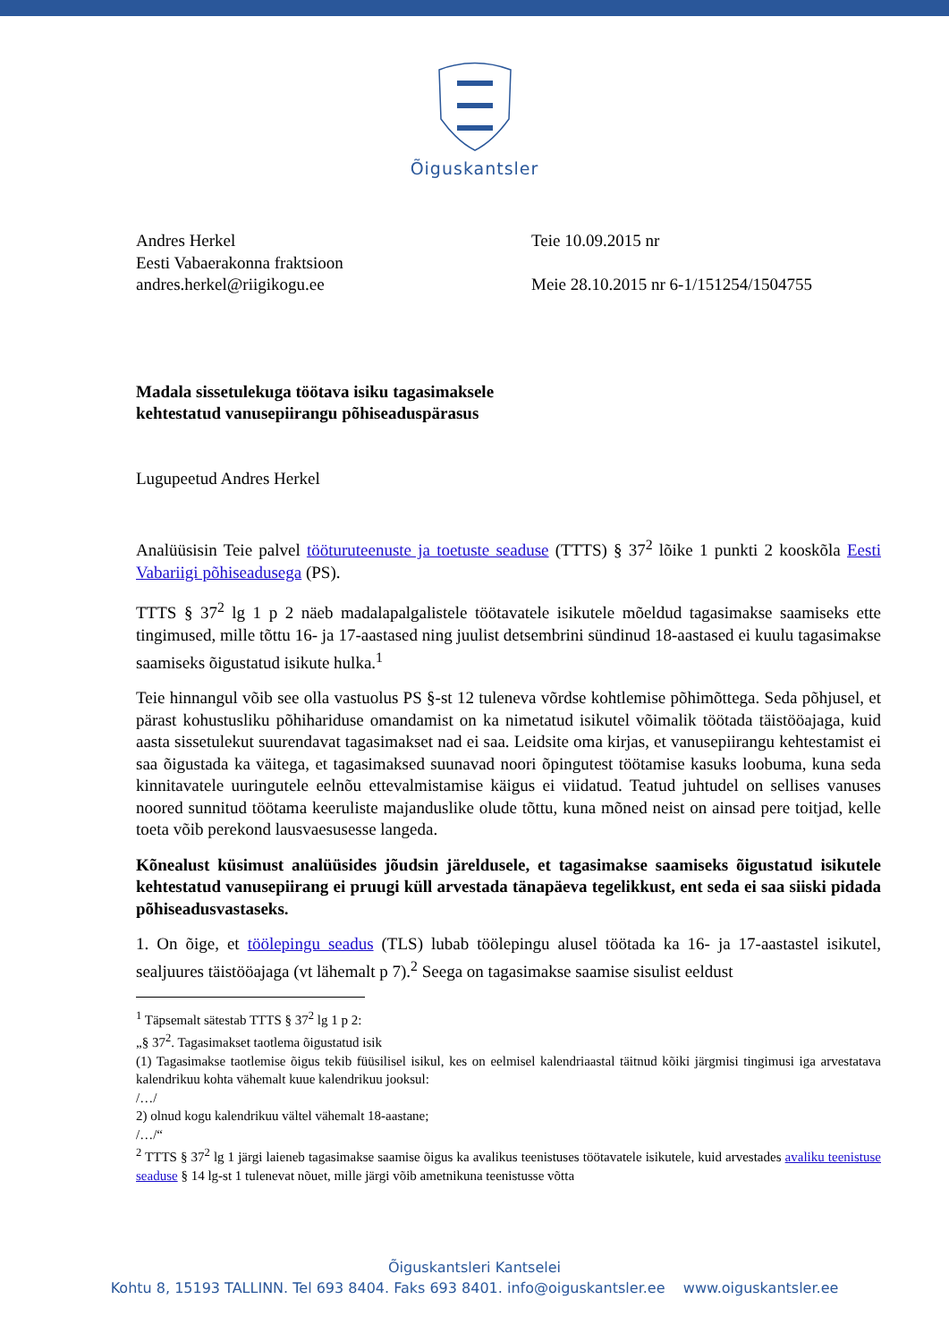Õiguskantsler
Andres Herkel
Eesti Vabaerakonna fraktsioon
andres.herkel@riigikogu.ee
Teie 10.09.2015 nr
Meie 28.10.2015 nr 6-1/151254/1504755
Madala sissetulekuga töötava isiku tagasimaksele
kehtestatud vanusepiirangu põhiseaduspärasus
Lugupeetud Andres Herkel
Analüüsisin Teie palvel tööturuteenuste ja toetuste seaduse (TTTS) § 37<sup>2</sup> lõike 1 punkti 2 kooskõla Eesti Vabariigi põhiseadusega (PS).
TTTS § 37<sup>2</sup> lg 1 p 2 näeb madalapalgalistele töötavatele isikutele mõeldud tagasimakse saamiseks ette tingimused, mille tõttu 16- ja 17-aastased ning juulist detsembrini sündinud 18-aastased ei kuulu tagasimakse saamiseks õigustatud isikute hulka.<sup>1</sup>
Teie hinnangul võib see olla vastuolus PS §-st 12 tuleneva võrdse kohtlemise põhimõttega. Seda põhjusel, et pärast kohustusliku põhihariduse omandamist on ka nimetatud isikutel võimalik töötada täistööajaga, kuid aasta sissetulekut suurendavat tagasimakset nad ei saa. Leidsite oma kirjas, et vanusepiirangu kehtestamist ei saa õigustada ka väitega, et tagasimaksed suunavad noori õpingutest töötamise kasuks loobuma, kuna seda kinnitavatele uuringutele eelnõu ettevalmistamise käigus ei viidatud. Teatud juhtudel on sellises vanuses noored sunnitud töötama keeruliste majanduslike olude tõttu, kuna mõned neist on ainsad pere toitjad, kelle toeta võib perekond lausvaesusesse langeda.
Kõnealust küsimust analüüsides jõudsin järeldusele, et tagasimakse saamiseks õigustatud isikutele kehtestatud vanusepiirang ei pruugi küll arvestada tänapäeva tegelikkust, ent seda ei saa siiski pidada põhiseadusvastaseks.
1. On õige, et töölepingu seadus (TLS) lubab töölepingu alusel töötada ka 16- ja 17-aastastel isikutel, sealjuures täistööajaga (vt lähemalt p 7).<sup>2</sup> Seega on tagasimakse saamise sisulist eeldust
<sup>1</sup> Täpsemalt sätestab TTTS § 37<sup>2</sup> lg 1 p 2:
„§ 37<sup>2</sup>. Tagasimakset taotlema õigustatud isik
(1) Tagasimakse taotlemise õigus tekib füüsilisel isikul, kes on eelmisel kalendriaastal täitnud kõiki järgmisi tingimusi iga arvestatava kalendrikuu kohta vähemalt kuue kalendrikuu jooksul:
/…/
2) olnud kogu kalendrikuu vältel vähemalt 18-aastane;
/…/“
<sup>2</sup> TTTS § 37<sup>2</sup> lg 1 järgi laieneb tagasimakse saamise õigus ka avalikus teenistuses töötavatele isikutele, kuid arvestades avaliku teenistuse seaduse § 14 lg-st 1 tulenevat nõuet, mille järgi võib ametnikuna teenistusse võtta
Õiguskantsleri Kantselei
Kohtu 8, 15193 TALLINN. Tel 693 8404. Faks 693 8401. info@oiguskantsler.ee www.oiguskantsler.ee